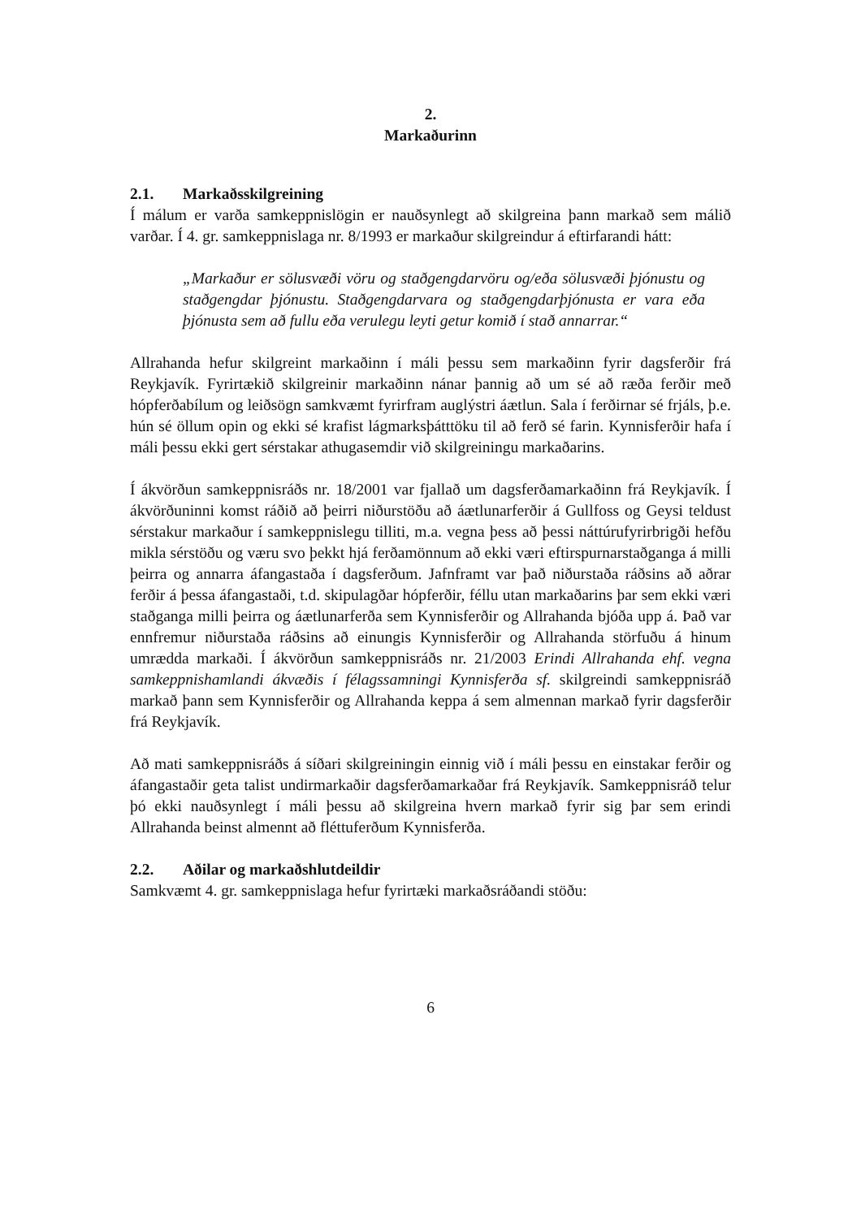2.
Markaðurinn
2.1. Markaðsskilgreining
Í málum er varða samkeppnislögin er nauðsynlegt að skilgreina þann markað sem málið varðar. Í 4. gr. samkeppnislaga nr. 8/1993 er markaður skilgreindur á eftirfarandi hátt:
„Markaður er sölusvæði vöru og staðgengdarvöru og/eða sölusvæði þjónustu og staðgengdar þjónustu. Staðgengdarvara og staðgengdarþjónusta er vara eða þjónusta sem að fullu eða verulegu leyti getur komið í stað annarrar.“
Allrahanda hefur skilgreint markaðinn í máli þessu sem markaðinn fyrir dagsferðir frá Reykjavík. Fyrirtækið skilgreinir markaðinn nánar þannig að um sé að ræða ferðir með hópferðabílum og leiðsögn samkvæmt fyrirfram auglýstri áætlun. Sala í ferðirnar sé frjáls, þ.e. hún sé öllum opin og ekki sé krafist lágmarksþátttöku til að ferð sé farin. Kynnisferðir hafa í máli þessu ekki gert sérstakar athugasemdir við skilgreiningu markaðarins.
Í ákvörðun samkeppnisráðs nr. 18/2001 var fjallað um dagsferðamarkaðinn frá Reykjavík. Í ákvörðuninni komst ráðið að þeirri niðurstöðu að áætlunarferðir á Gullfoss og Geysi teldust sérstakur markaður í samkeppnislegu tilliti, m.a. vegna þess að þessi náttúrufyrirbrigði hefðu mikla sérstöðu og væru svo þekkt hjá ferðamönnum að ekki væri eftirspurnarstaðganga á milli þeirra og annarra áfangastaða í dagsferðum. Jafnframt var það niðurstaða ráðsins að aðrar ferðir á þessa áfangastaði, t.d. skipulagðar hópferðir, féllu utan markaðarins þar sem ekki væri staðganga milli þeirra og áætlunarferða sem Kynnisferðir og Allrahanda bjóða upp á. Það var ennfremur niðurstaða ráðsins að einungis Kynnisferðir og Allrahanda störfuðu á hinum umrædda markaði. Í ákvörðun samkeppnisráðs nr. 21/2003 Erindi Allrahanda ehf. vegna samkeppnishamlandi ákvæðis í félagssamningi Kynnisferða sf. skilgreindi samkeppnisráð markað þann sem Kynnisferðir og Allrahanda keppa á sem almennan markað fyrir dagsferðir frá Reykjavík.
Að mati samkeppnisráðs á síðari skilgreiningin einnig við í máli þessu en einstakar ferðir og áfangastaðir geta talist undirmarkaðir dagsferðamarkaðar frá Reykjavík. Samkeppnisráð telur þó ekki nauðsynlegt í máli þessu að skilgreina hvern markað fyrir sig þar sem erindi Allrahanda beinst almennt að fléttuferðum Kynnisferða.
2.2. Aðilar og markaðshlutdeildir
Samkvæmt 4. gr. samkeppnislaga hefur fyrirtæki markaðsráðandi stöðu:
6